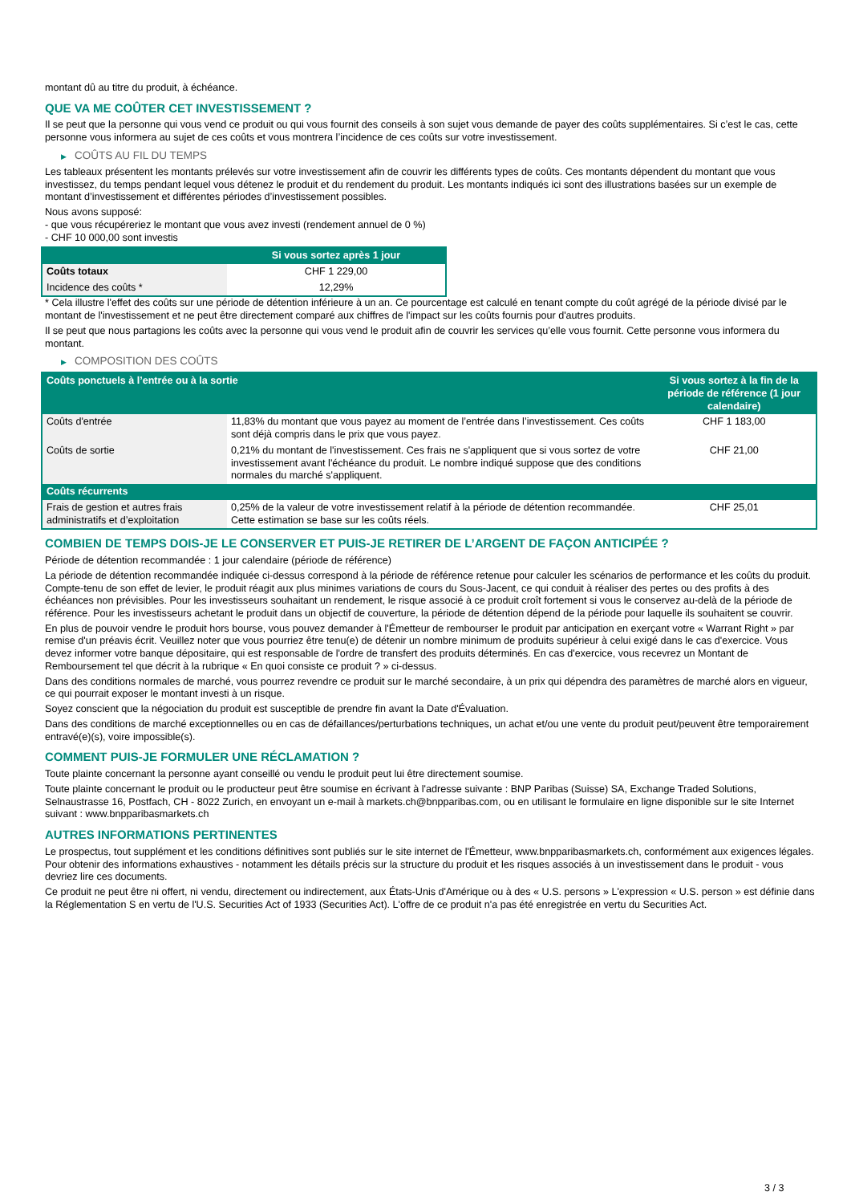montant dû au titre du produit, à échéance.
QUE VA ME COÛTER CET INVESTISSEMENT ?
Il se peut que la personne qui vous vend ce produit ou qui vous fournit des conseils à son sujet vous demande de payer des coûts supplémentaires. Si c’est le cas, cette personne vous informera au sujet de ces coûts et vous montrera l’incidence de ces coûts sur votre investissement.
▶ COÛTS AU FIL DU TEMPS
Les tableaux présentent les montants prélevés sur votre investissement afin de couvrir les différents types de coûts. Ces montants dépendent du montant que vous investissez, du temps pendant lequel vous détenez le produit et du rendement du produit. Les montants indiqués ici sont des illustrations basées sur un exemple de montant d’investissement et différentes périodes d’investissement possibles.
Nous avons supposé:
- que vous récupéreriez le montant que vous avez investi (rendement annuel de 0 %)
- CHF 10 000,00 sont investis
| | Si vous sortez après 1 jour |
| --- | --- |
| Coûts totaux | CHF 1 229,00 |
| Incidence des coûts * | 12,29% |
* Cela illustre l'effet des coûts sur une période de détention inférieure à un an. Ce pourcentage est calculé en tenant compte du coût agrégé de la période divisé par le montant de l'investissement et ne peut être directement comparé aux chiffres de l'impact sur les coûts fournis pour d'autres produits.
Il se peut que nous partagions les coûts avec la personne qui vous vend le produit afin de couvrir les services qu’elle vous fournit. Cette personne vous informera du montant.
▶ COMPOSITION DES COÛTS
| Coûts ponctuels à l’entrée ou à la sortie | | Si vous sortez à la fin de la période de référence (1 jour calendaire) |
| --- | --- | --- |
| Coûts d'entrée | 11,83% du montant que vous payez au moment de l’entrée dans l’investissement. Ces coûts sont déjà compris dans le prix que vous payez. | CHF 1 183,00 |
| Coûts de sortie | 0,21% du montant de l'investissement. Ces frais ne s'appliquent que si vous sortez de votre investissement avant l'échéance du produit. Le nombre indiqué suppose que des conditions normales du marché s'appliquent. | CHF 21,00 |
| Coûts récurrents | | |
| Frais de gestion et autres frais administratifs et d’exploitation | 0,25% de la valeur de votre investissement relatif à la période de détention recommandée. Cette estimation se base sur les coûts réels. | CHF 25,01 |
COMBIEN DE TEMPS DOIS-JE LE CONSERVER ET PUIS-JE RETIRER DE L’ARGENT DE FAÇON ANTICIPÉE ?
Période de détention recommandée : 1 jour calendaire (période de référence)
La période de détention recommandée indiquée ci-dessus correspond à la période de référence retenue pour calculer les scénarios de performance et les coûts du produit. Compte-tenu de son effet de levier, le produit réagit aux plus minimes variations de cours du Sous-Jacent, ce qui conduit à réaliser des pertes ou des profits à des échéances non prévisibles. Pour les investisseurs souhaitant un rendement, le risque associé à ce produit croît fortement si vous le conservez au-delà de la période de référence. Pour les investisseurs achetant le produit dans un objectif de couverture, la période de détention dépend de la période pour laquelle ils souhaitent se couvrir.
En plus de pouvoir vendre le produit hors bourse, vous pouvez demander à l'Émetteur de rembourser le produit par anticipation en exerçant votre « Warrant Right » par remise d'un préavis écrit. Veuillez noter que vous pourriez être tenu(e) de détenir un nombre minimum de produits supérieur à celui exigé dans le cas d'exercice. Vous devez informer votre banque dépositaire, qui est responsable de l'ordre de transfert des produits déterminés. En cas d'exercice, vous recevrez un Montant de Remboursement tel que décrit à la rubrique « En quoi consiste ce produit ? » ci-dessus.
Dans des conditions normales de marché, vous pourrez revendre ce produit sur le marché secondaire, à un prix qui dépendra des paramètres de marché alors en vigueur, ce qui pourrait exposer le montant investi à un risque.
Soyez conscient que la négociation du produit est susceptible de prendre fin avant la Date d'Évaluation.
Dans des conditions de marché exceptionnelles ou en cas de défaillances/perturbations techniques, un achat et/ou une vente du produit peut/peuvent être temporairement entravé(e)(s), voire impossible(s).
COMMENT PUIS-JE FORMULER UNE RÉCLAMATION ?
Toute plainte concernant la personne ayant conseillé ou vendu le produit peut lui être directement soumise.
Toute plainte concernant le produit ou le producteur peut être soumise en écrivant à l'adresse suivante : BNP Paribas (Suisse) SA, Exchange Traded Solutions, Selnaustrasse 16, Postfach, CH - 8022 Zurich, en envoyant un e-mail à markets.ch@bnpparibas.com, ou en utilisant le formulaire en ligne disponible sur le site Internet suivant : www.bnpparibasmarkets.ch
AUTRES INFORMATIONS PERTINENTES
Le prospectus, tout supplément et les conditions définitives sont publiés sur le site internet de l'Émetteur, www.bnpparibasmarkets.ch, conformément aux exigences légales. Pour obtenir des informations exhaustives - notamment les détails précis sur la structure du produit et les risques associés à un investissement dans le produit - vous devriez lire ces documents.
Ce produit ne peut être ni offert, ni vendu, directement ou indirectement, aux États-Unis d'Amérique ou à des « U.S. persons » L'expression « U.S. person » est définie dans la Réglementation S en vertu de l'U.S. Securities Act of 1933 (Securities Act). L'offre de ce produit n'a pas été enregistrée en vertu du Securities Act.
3 / 3